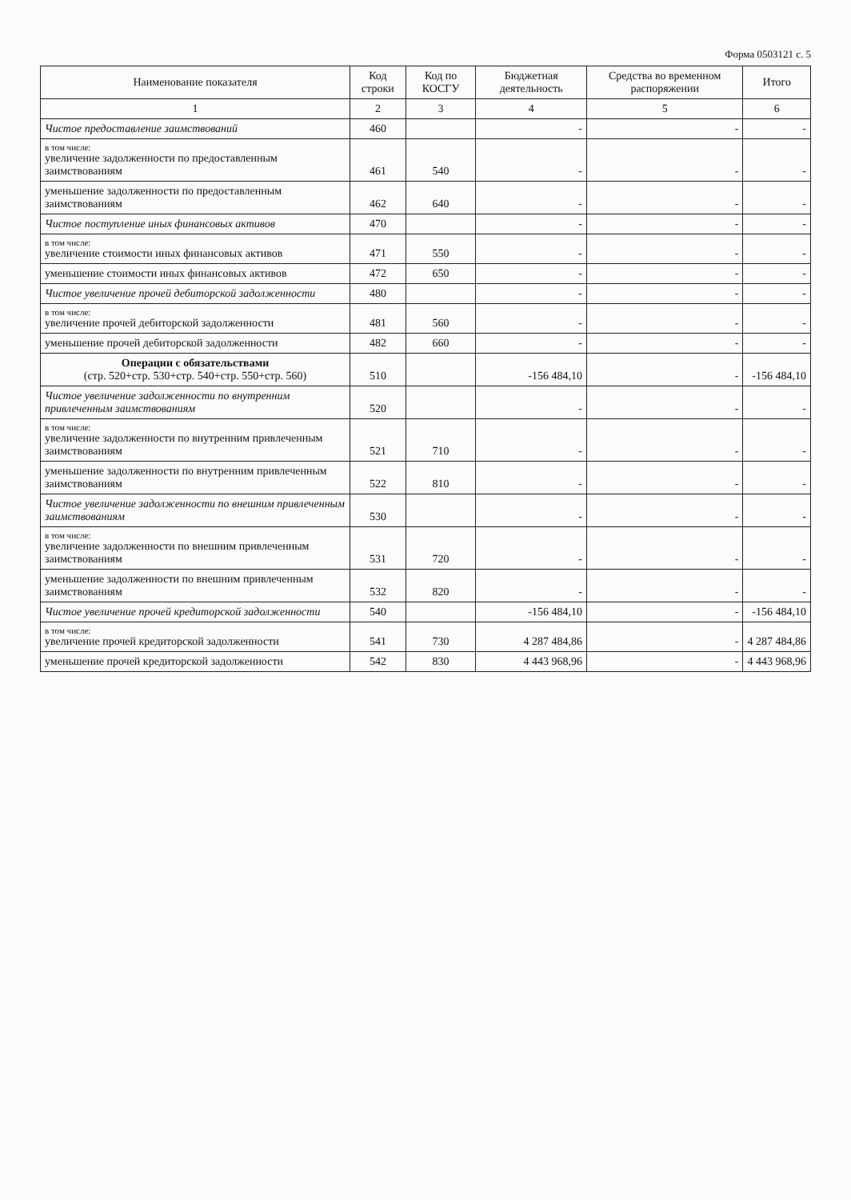Форма 0503121 с. 5
| Наименование показателя | Код строки | Код по КОСГУ | Бюджетная деятельность | Средства во временном распоряжении | Итого |
| --- | --- | --- | --- | --- | --- |
| 1 | 2 | 3 | 4 | 5 | 6 |
| Чистое предоставление заимствований | 460 | | - | - | - |
| в том числе: увеличение задолженности по предоставленным заимствованиям | 461 | 540 | - | - | - |
| уменьшение задолженности по предоставленным заимствованиям | 462 | 640 | - | - | - |
| Чистое поступление иных финансовых активов | 470 | | - | - | - |
| в том числе: увеличение стоимости иных финансовых активов | 471 | 550 | - | - | - |
| уменьшение стоимости иных финансовых активов | 472 | 650 | - | - | - |
| Чистое увеличение прочей дебиторской задолженности | 480 | | - | - | - |
| в том числе: увеличение прочей дебиторской задолженности | 481 | 560 | - | - | - |
| уменьшение прочей дебиторской задолженности | 482 | 660 | - | - | - |
| Операции с обязательствами (стр. 520+стр. 530+стр. 540+стр. 550+стр. 560) | 510 | | -156 484,10 | - | -156 484,10 |
| Чистое увеличение задолженности по внутренним привлеченным заимствованиям | 520 | | - | - | - |
| в том числе: увеличение задолженности по внутренним привлеченным заимствованиям | 521 | 710 | - | - | - |
| уменьшение задолженности по внутренним привлеченным заимствованиям | 522 | 810 | - | - | - |
| Чистое увеличение задолженности по внешним привлеченным заимствованиям | 530 | | - | - | - |
| в том числе: увеличение задолженности по внешним привлеченным заимствованиям | 531 | 720 | - | - | - |
| уменьшение задолженности по внешним привлеченным заимствованиям | 532 | 820 | - | - | - |
| Чистое увеличение прочей кредиторской задолженности | 540 | | -156 484,10 | - | -156 484,10 |
| в том числе: увеличение прочей кредиторской задолженности | 541 | 730 | 4 287 484,86 | - | 4 287 484,86 |
| уменьшение прочей кредиторской задолженности | 542 | 830 | 4 443 968,96 | - | 4 443 968,96 |